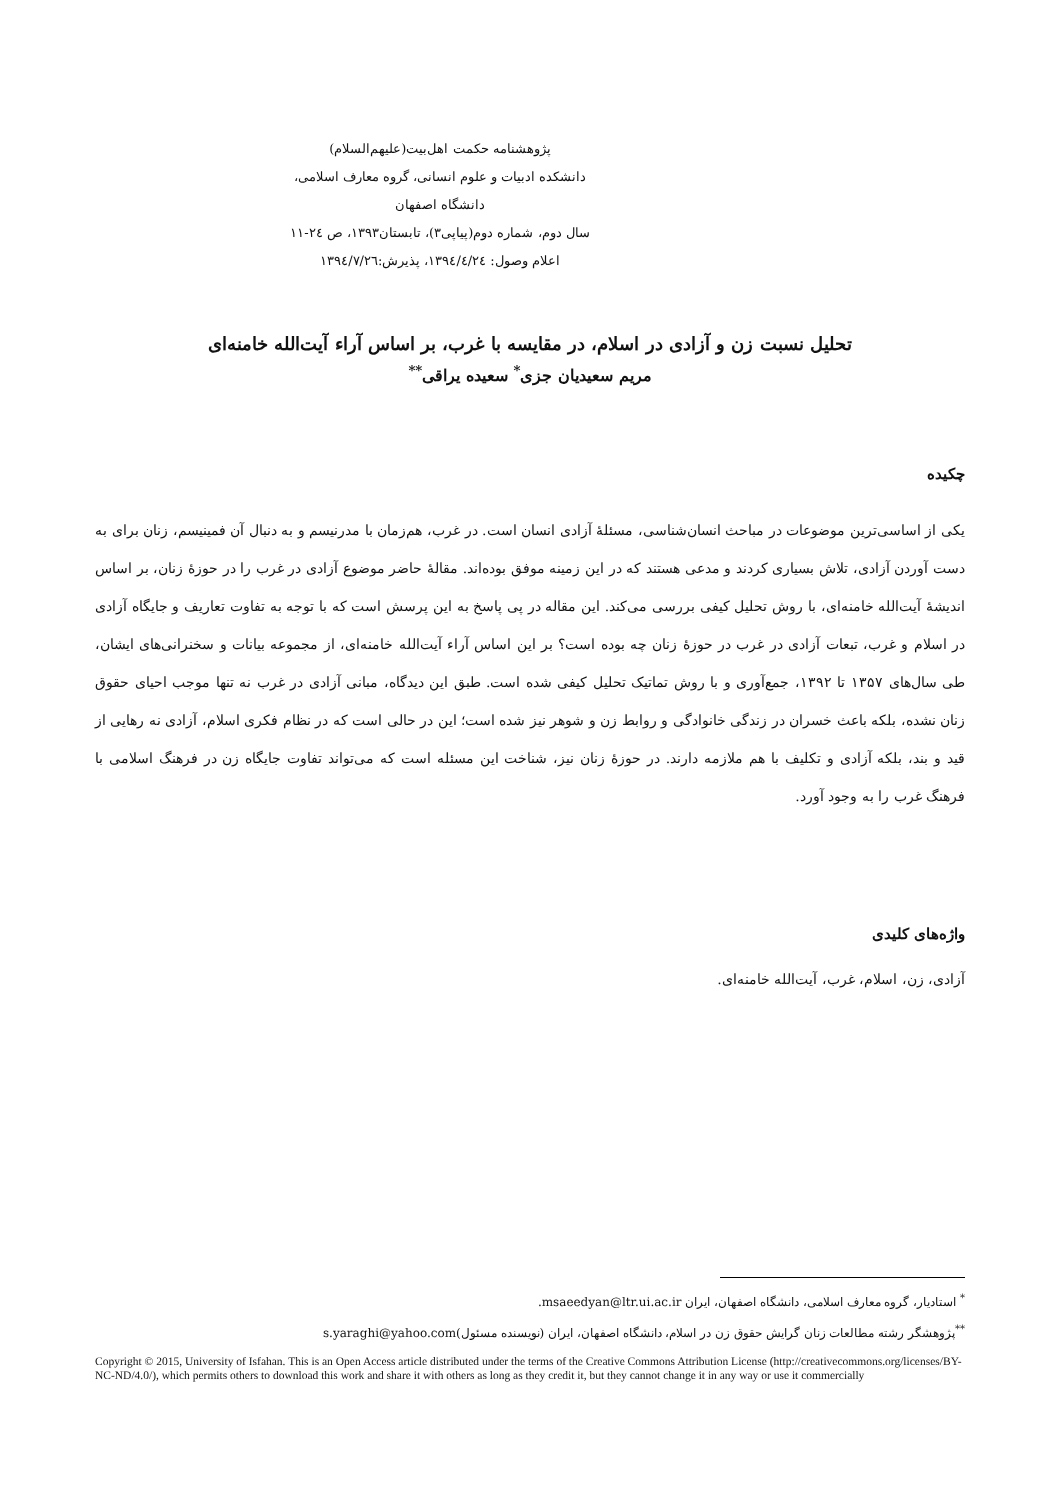پژوهشنامه حکمت اهل‌بیت(علیهم‌السلام)
دانشکده ادبیات و علوم انسانی، گروه معارف اسلامی، دانشگاه اصفهان
سال دوم، شماره دوم(پیاپی۳)، تابستان۱۳۹۳، ص ٢٤-١١
اعلام وصول: ١٣٩٤/٤/٢٤، پذیرش:١٣٩٤/٧/٢٦
تحلیل نسبت زن و آزادی در اسلام، در مقایسه با غرب، بر اساس آراء آیت‌الله خامنه‌ای
مریم سعیدیان جزی<sup>*</sup> سعیده یراقی<sup>**</sup>
چکیده
یکی از اساسی‌ترین موضوعات در مباحث انسان‌شناسی، مسئلۀ آزادی انسان است. در غرب، هم‌زمان با مدرنیسم و به دنبال آن فمینیسم، زنان برای به دست آوردن آزادی، تلاش بسیاری کردند و مدعی هستند که در این زمینه موفق بوده‌اند. مقالۀ حاضر موضوع آزادی در غرب را در حوزۀ زنان، بر اساس اندیشۀ آیت‌الله خامنه‌ای، با روش تحلیل کیفی بررسی می‌کند. این مقاله در پی پاسخ به این پرسش است که با توجه به تفاوت تعاریف و جایگاه آزادی در اسلام و غرب، تبعات آزادی در غرب در حوزۀ زنان چه بوده است؟ بر این اساس آراء آیت‌الله خامنه‌ای، از مجموعه بیانات و سخنرانی‌های ایشان، طی سال‌های ۱۳۵۷ تا ۱۳۹۲، جمع‌آوری و با روش تماتیک تحلیل کیفی شده است. طبق این دیدگاه، مبانی آزادی در غرب نه تنها موجب احیای حقوق زنان نشده، بلکه باعث خسران در زندگی خانوادگی و روابط زن و شوهر نیز شده است؛ این در حالی است که در نظام فکری اسلام، آزادی نه رهایی از قید و بند، بلکه آزادی و تکلیف با هم ملازمه دارند. در حوزۀ زنان نیز، شناخت این مسئله است که می‌تواند تفاوت جایگاه زن در فرهنگ اسلامی با فرهنگ غرب را به وجود آورد.
واژه‌های کلیدی
آزادی، زن، اسلام، غرب، آیت‌الله خامنه‌ای.
<sup>*</sup> استادیار، گروه معارف اسلامی، دانشگاه اصفهان، ایران msaeedyan@ltr.ui.ac.ir.
<sup>**</sup> پژوهشگر رشته مطالعات زنان گرایش حقوق زن در اسلام، دانشگاه اصفهان، ایران (نویسنده مسئول)s.yaraghi@yahoo.com
Copyright © 2015, University of Isfahan. This is an Open Access article distributed under the terms of the Creative Commons Attribution License (http://creativecommons.org/licenses/BY-NC-ND/4.0/), which permits others to download this work and share it with others as long as they credit it, but they cannot change it in any way or use it commercially